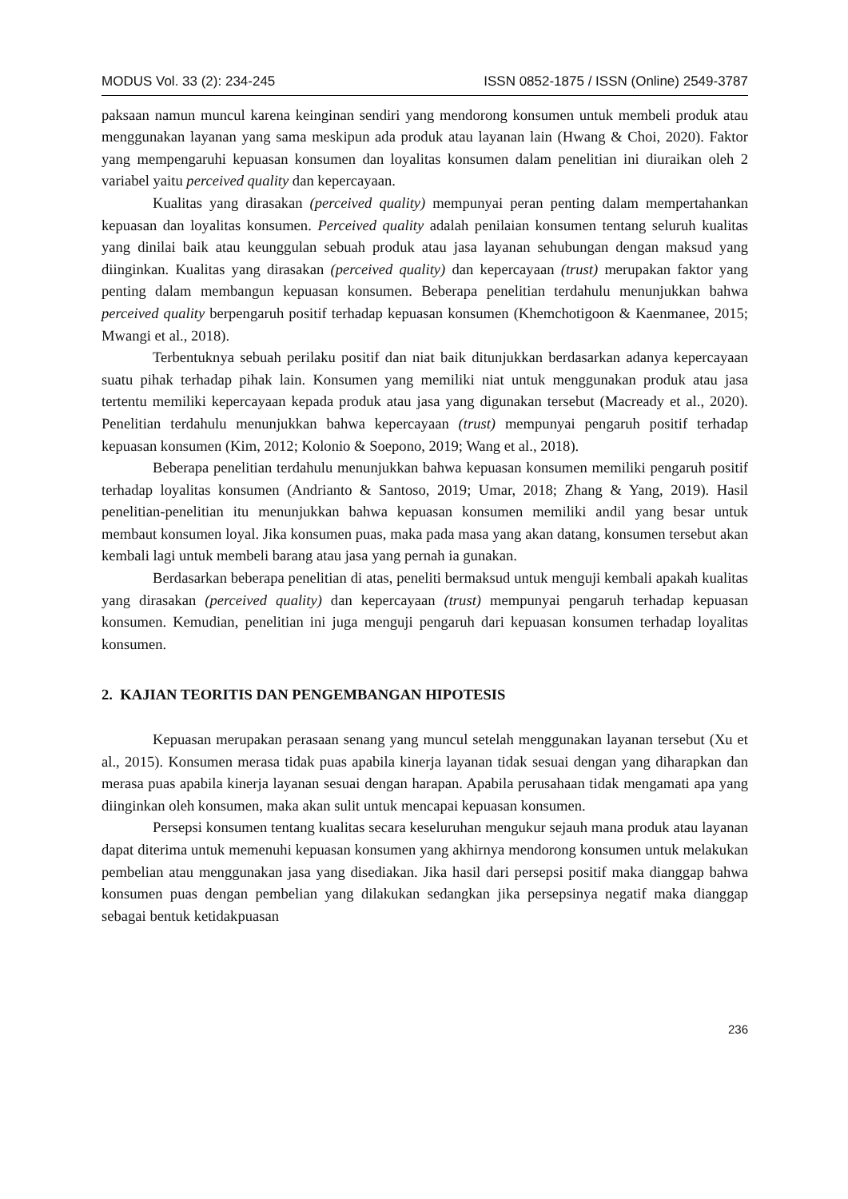MODUS Vol. 33 (2): 234-245 ISSN 0852-1875 / ISSN (Online) 2549-3787
paksaan namun muncul karena keinginan sendiri yang mendorong konsumen untuk membeli produk atau menggunakan layanan yang sama meskipun ada produk atau layanan lain (Hwang & Choi, 2020). Faktor yang mempengaruhi kepuasan konsumen dan loyalitas konsumen dalam penelitian ini diuraikan oleh 2 variabel yaitu perceived quality dan kepercayaan.
Kualitas yang dirasakan (perceived quality) mempunyai peran penting dalam mempertahankan kepuasan dan loyalitas konsumen. Perceived quality adalah penilaian konsumen tentang seluruh kualitas yang dinilai baik atau keunggulan sebuah produk atau jasa layanan sehubungan dengan maksud yang diinginkan. Kualitas yang dirasakan (perceived quality) dan kepercayaan (trust) merupakan faktor yang penting dalam membangun kepuasan konsumen. Beberapa penelitian terdahulu menunjukkan bahwa perceived quality berpengaruh positif terhadap kepuasan konsumen (Khemchotigoon & Kaenmanee, 2015; Mwangi et al., 2018).
Terbentuknya sebuah perilaku positif dan niat baik ditunjukkan berdasarkan adanya kepercayaan suatu pihak terhadap pihak lain. Konsumen yang memiliki niat untuk menggunakan produk atau jasa tertentu memiliki kepercayaan kepada produk atau jasa yang digunakan tersebut (Macready et al., 2020). Penelitian terdahulu menunjukkan bahwa kepercayaan (trust) mempunyai pengaruh positif terhadap kepuasan konsumen (Kim, 2012; Kolonio & Soepono, 2019; Wang et al., 2018).
Beberapa penelitian terdahulu menunjukkan bahwa kepuasan konsumen memiliki pengaruh positif terhadap loyalitas konsumen (Andrianto & Santoso, 2019; Umar, 2018; Zhang & Yang, 2019). Hasil penelitian-penelitian itu menunjukkan bahwa kepuasan konsumen memiliki andil yang besar untuk membaut konsumen loyal. Jika konsumen puas, maka pada masa yang akan datang, konsumen tersebut akan kembali lagi untuk membeli barang atau jasa yang pernah ia gunakan.
Berdasarkan beberapa penelitian di atas, peneliti bermaksud untuk menguji kembali apakah kualitas yang dirasakan (perceived quality) dan kepercayaan (trust) mempunyai pengaruh terhadap kepuasan konsumen. Kemudian, penelitian ini juga menguji pengaruh dari kepuasan konsumen terhadap loyalitas konsumen.
2. KAJIAN TEORITIS DAN PENGEMBANGAN HIPOTESIS
Kepuasan merupakan perasaan senang yang muncul setelah menggunakan layanan tersebut (Xu et al., 2015). Konsumen merasa tidak puas apabila kinerja layanan tidak sesuai dengan yang diharapkan dan merasa puas apabila kinerja layanan sesuai dengan harapan. Apabila perusahaan tidak mengamati apa yang diinginkan oleh konsumen, maka akan sulit untuk mencapai kepuasan konsumen.
Persepsi konsumen tentang kualitas secara keseluruhan mengukur sejauh mana produk atau layanan dapat diterima untuk memenuhi kepuasan konsumen yang akhirnya mendorong konsumen untuk melakukan pembelian atau menggunakan jasa yang disediakan. Jika hasil dari persepsi positif maka dianggap bahwa konsumen puas dengan pembelian yang dilakukan sedangkan jika persepsinya negatif maka dianggap sebagai bentuk ketidakpuasan
236